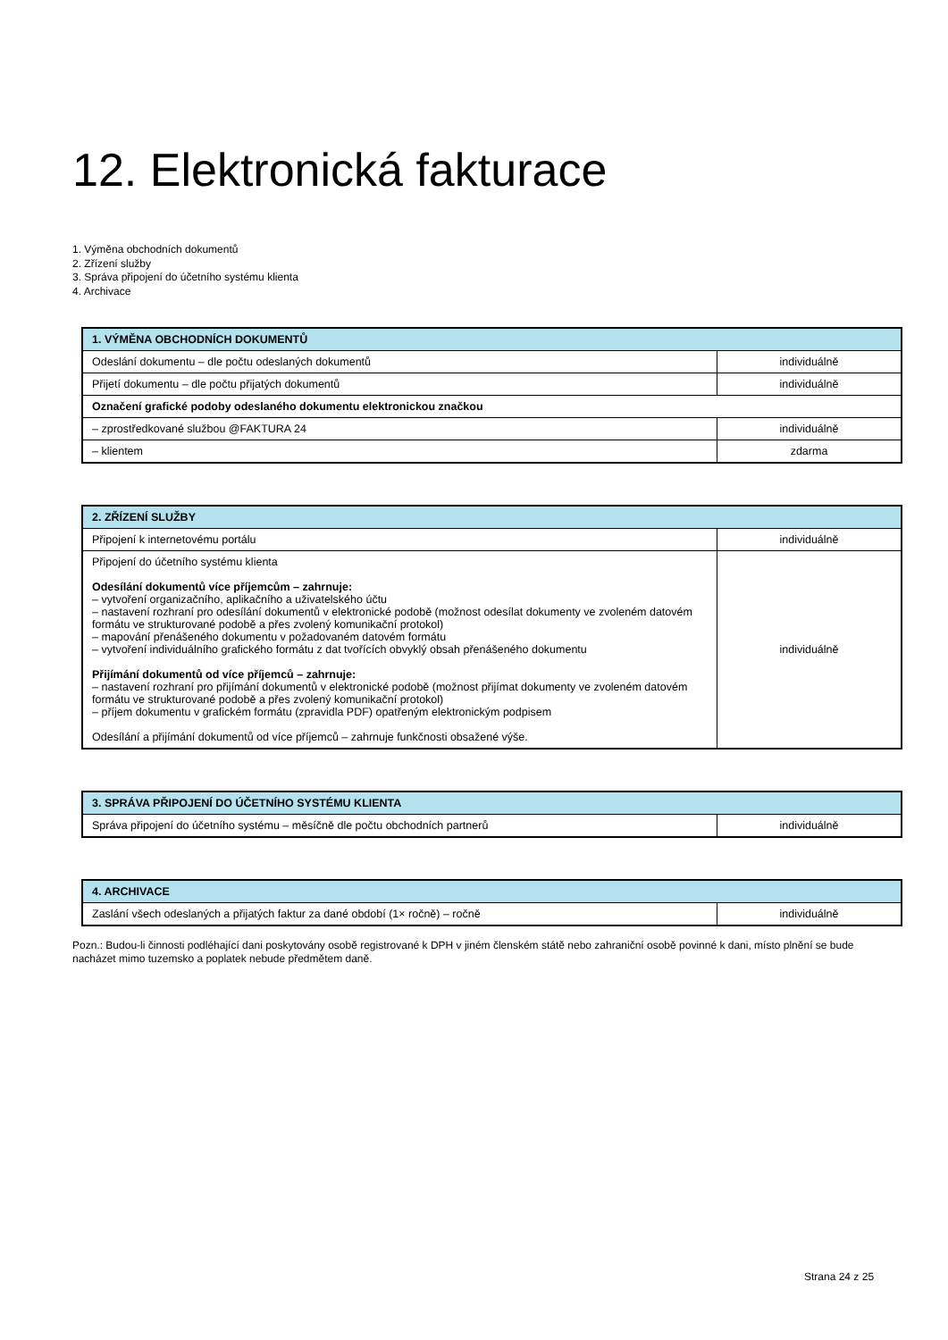12. Elektronická fakturace
1. Výměna obchodních dokumentů
2. Zřízení služby
3. Správa připojení do účetního systému klienta
4. Archivace
| 1. VÝMĚNA OBCHODNÍCH DOKUMENTŮ | |
| --- | --- |
| Odeslání dokumentu – dle počtu odeslaných dokumentů | individuálně |
| Přijetí dokumentu – dle počtu přijatých dokumentů | individuálně |
| Označení grafické podoby odeslaného dokumentu elektronickou značkou | |
| – zprostředkované službou @FAKTURA 24 | individuálně |
| – klientem | zdarma |
| 2. ZŘÍZENÍ SLUŽBY | |
| --- | --- |
| Připojení k internetovému portálu | individuálně |
| Připojení do účetního systému klienta Odesílání dokumentů více příjemcům – zahrnuje: – vytvoření organizačního, aplikačního a uživatelského účtu – nastavení rozhraní pro odesílání dokumentů v elektronické podobě (možnost odesílat dokumenty ve zvoleném datovém formátu ve strukturované podobě a přes zvolený komunikační protokol) – mapování přenášeného dokumentu v požadovaném datovém formátu – vytvoření individuálního grafického formátu z dat tvořících obvyklý obsah přenášeného dokumentu Přijímání dokumentů od více příjemců – zahrnuje: – nastavení rozhraní pro přijímání dokumentů v elektronické podobě (možnost přijímat dokumenty ve zvoleném datovém formátu ve strukturované podobě a přes zvolený komunikační protokol) – příjem dokumentu v grafickém formátu (zpravidla PDF) opatřeným elektronickým podpisem Odesílání a přijímání dokumentů od více příjemců – zahrnuje funkčnosti obsažené výše. | individuálně |
| 3. SPRÁVA PŘIPOJENÍ DO ÚČETNÍHO SYSTÉMU KLIENTA | |
| --- | --- |
| Správa připojení do účetního systému – měsíčně dle počtu obchodních partnerů | individuálně |
| 4. ARCHIVACE | |
| --- | --- |
| Zaslání všech odeslaných a přijatých faktur za dané období (1× ročně) – ročně | individuálně |
Pozn.: Budou-li činnosti podléhající dani poskytovány osobě registrované k DPH v jiném členském státě nebo zahraniční osobě povinné k dani, místo plnění se bude nacházet mimo tuzemsko a poplatek nebude předmětem daně.
Strana 24 z 25